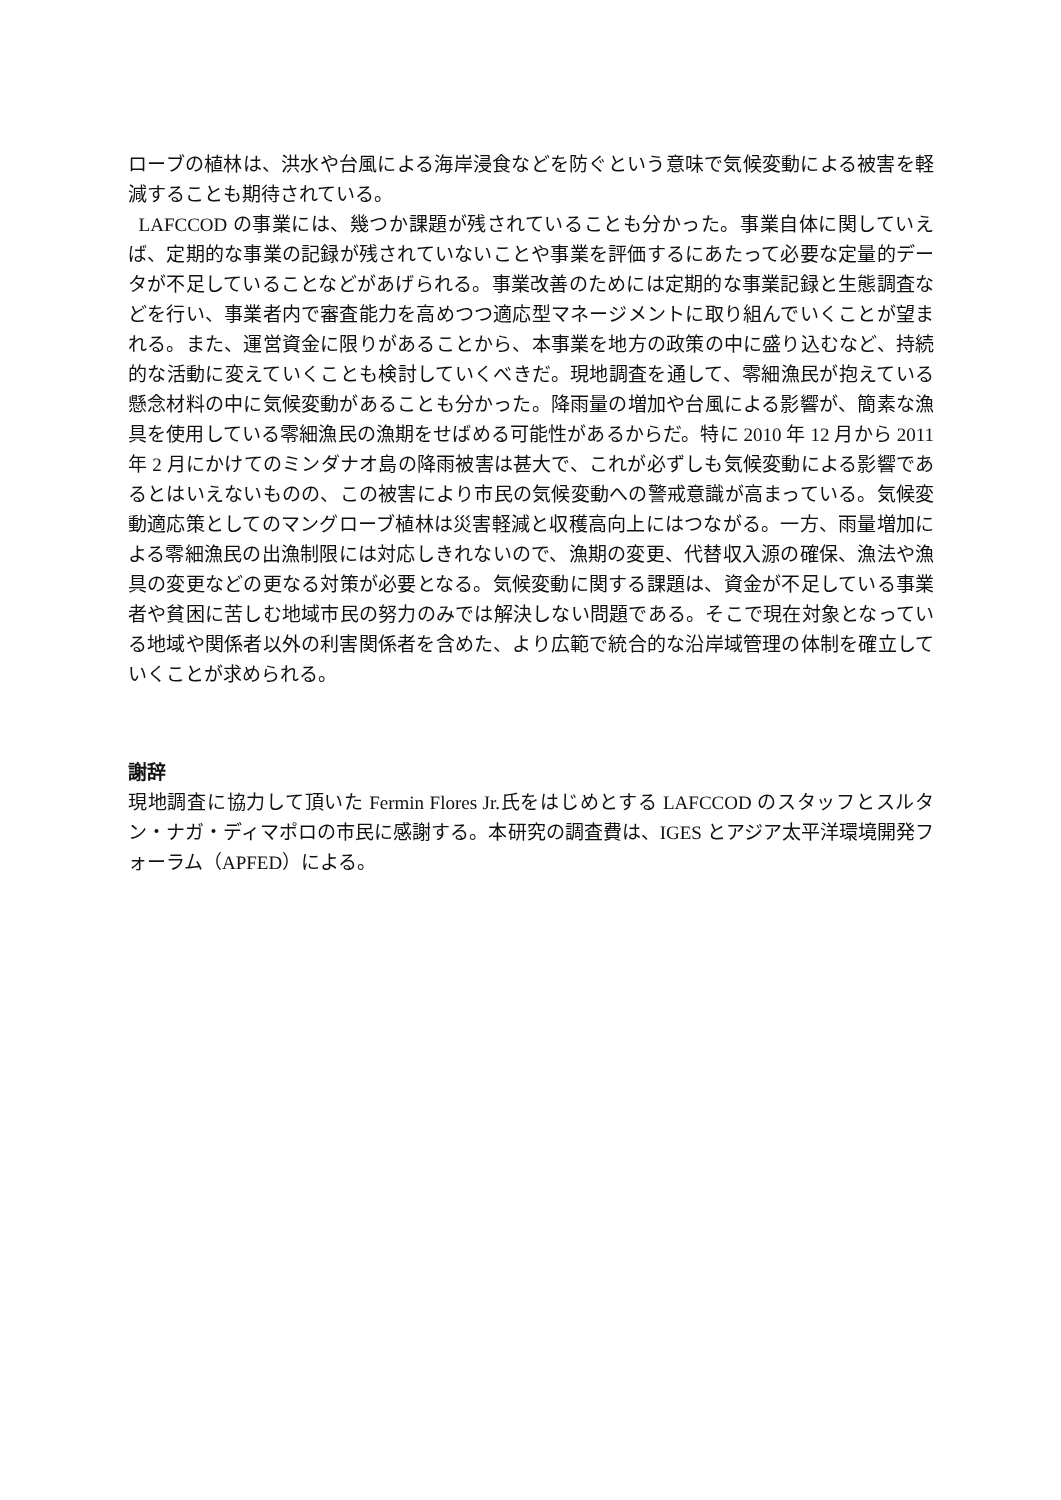ローブの植林は、洪水や台風による海岸浸食などを防ぐという意味で気候変動による被害を軽減することも期待されている。
LAFCCOD の事業には、幾つか課題が残されていることも分かった。事業自体に関していえば、定期的な事業の記録が残されていないことや事業を評価するにあたって必要な定量的データが不足していることなどがあげられる。事業改善のためには定期的な事業記録と生態調査などを行い、事業者内で審査能力を高めつつ適応型マネージメントに取り組んでいくことが望まれる。また、運営資金に限りがあることから、本事業を地方の政策の中に盛り込むなど、持続的な活動に変えていくことも検討していくべきだ。現地調査を通して、零細漁民が抱えている懸念材料の中に気候変動があることも分かった。降雨量の増加や台風による影響が、簡素な漁具を使用している零細漁民の漁期をせばめる可能性があるからだ。特に 2010 年 12 月から 2011 年 2 月にかけてのミンダナオ島の降雨被害は甚大で、これが必ずしも気候変動による影響であるとはいえないものの、この被害により市民の気候変動への警戒意識が高まっている。気候変動適応策としてのマングローブ植林は災害軽減と収穫高向上にはつながる。一方、雨量増加による零細漁民の出漁制限には対応しきれないので、漁期の変更、代替収入源の確保、漁法や漁具の変更などの更なる対策が必要となる。気候変動に関する課題は、資金が不足している事業者や貧困に苦しむ地域市民の努力のみでは解決しない問題である。そこで現在対象となっている地域や関係者以外の利害関係者を含めた、より広範で統合的な沿岸域管理の体制を確立していくことが求められる。
謝辞
現地調査に協力して頂いた Fermin Flores Jr.氏をはじめとする LAFCCOD のスタッフとスルタン・ナガ・ディマポロの市民に感謝する。本研究の調査費は、IGES とアジア太平洋環境開発フォーラム（APFED）による。